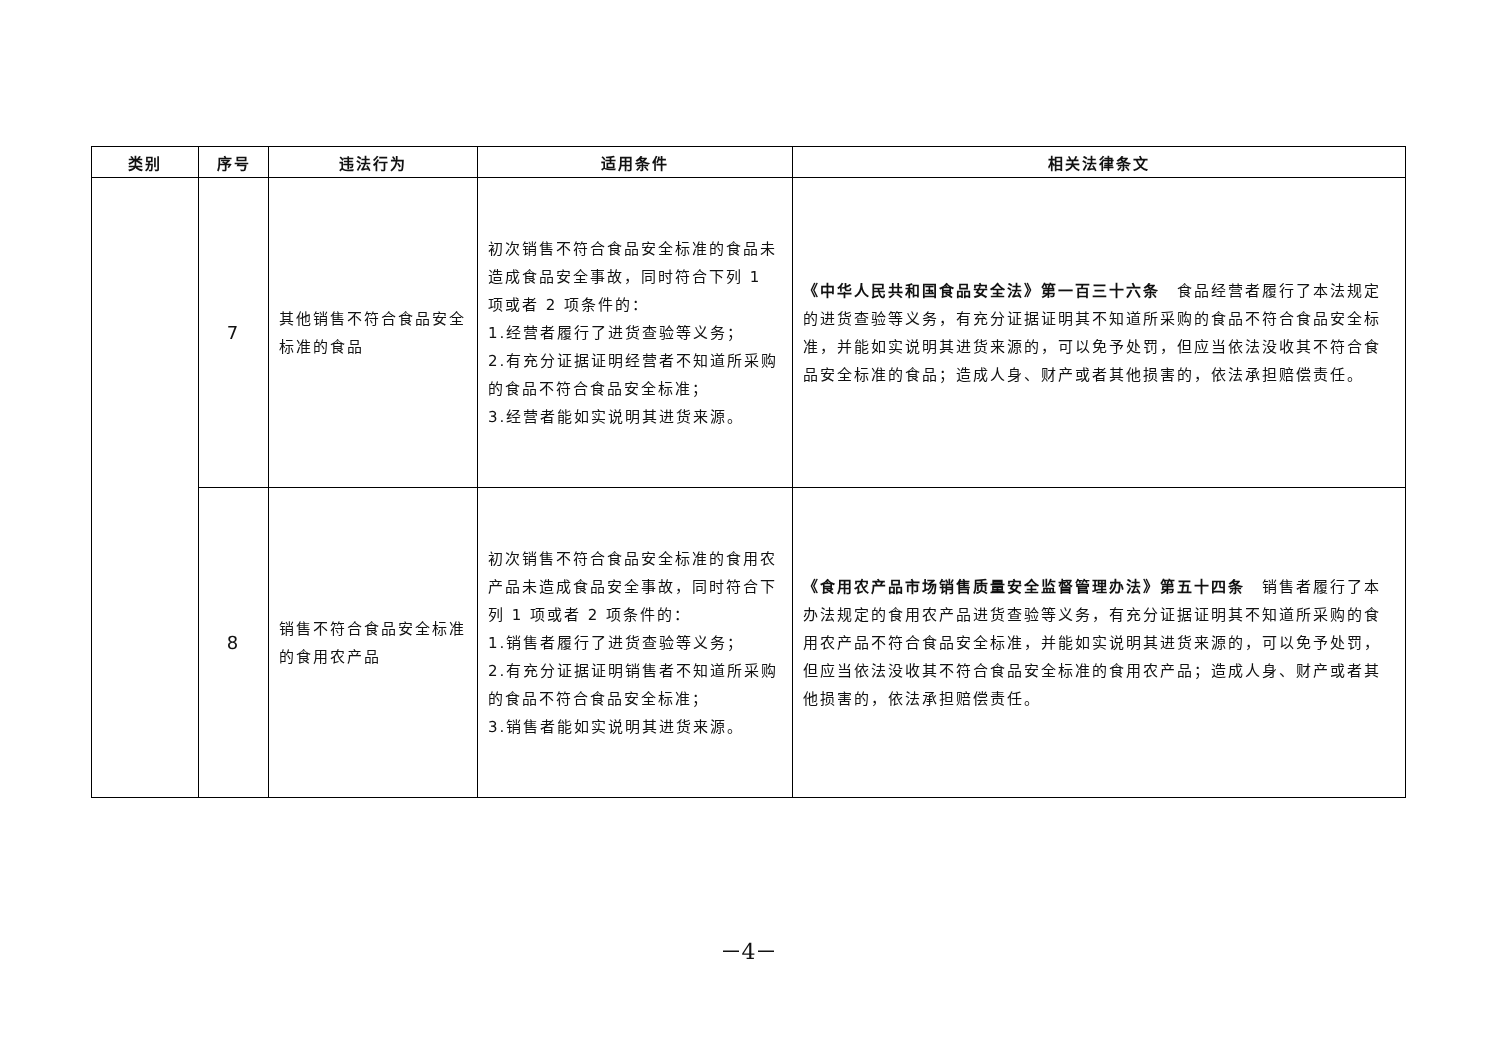| 类别 | 序号 | 违法行为 | 适用条件 | 相关法律条文 |
| --- | --- | --- | --- | --- |
| | 7 | 其他销售不符合食品安全标准的食品 | 初次销售不符合食品安全标准的食品未造成食品安全事故，同时符合下列 1 项或者 2 项条件的： 1.经营者履行了进货查验等义务； 2.有充分证据证明经营者不知道所采购的食品不符合食品安全标准； 3.经营者能如实说明其进货来源。 | 《中华人民共和国食品安全法》第一百三十六条 食品经营者履行了本法规定的进货查验等义务，有充分证据证明其不知道所采购的食品不符合食品安全标准，并能如实说明其进货来源的，可以免予处罚，但应当依法没收其不符合食品安全标准的食品；造成人身、财产或者其他损害的，依法承担赔偿责任。 |
| | 8 | 销售不符合食品安全标准的食用农产品 | 初次销售不符合食品安全标准的食用农产品未造成食品安全事故，同时符合下列 1 项或者 2 项条件的： 1.销售者履行了进货查验等义务； 2.有充分证据证明销售者不知道所采购的食品不符合食品安全标准； 3.销售者能如实说明其进货来源。 | 《食用农产品市场销售质量安全监督管理办法》第五十四条 销售者履行了本办法规定的食用农产品进货查验等义务，有充分证据证明其不知道所采购的食用农产品不符合食品安全标准，并能如实说明其进货来源的，可以免予处罚，但应当依法没收其不符合食品安全标准的食用农产品；造成人身、财产或者其他损害的，依法承担赔偿责任。 |
－4－